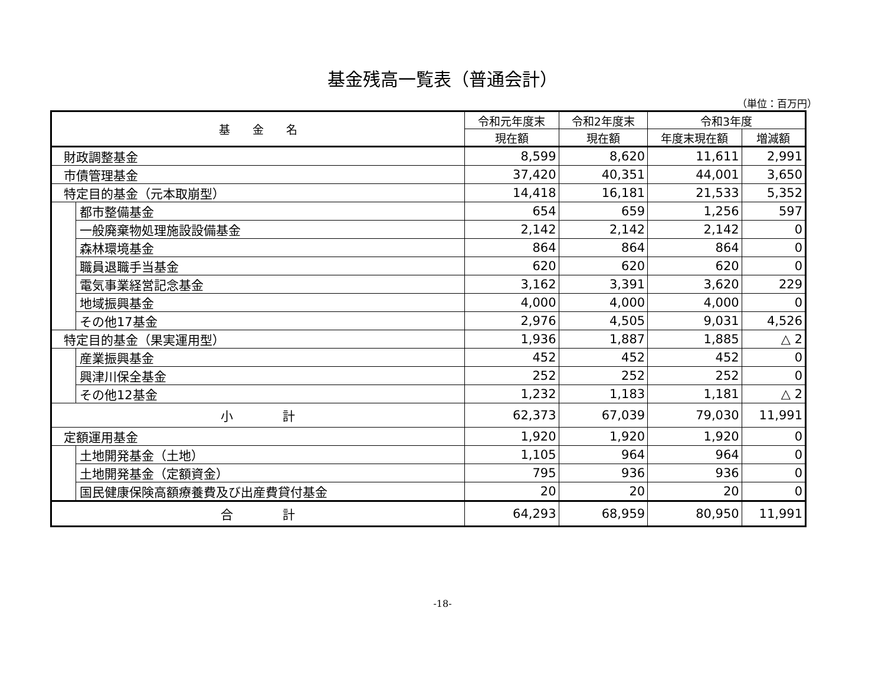基金残高一覧表（普通会計）
（単位：百万円）
| 基 金 名 | | 令和元年度末 | 令和2年度末 | 令和3年度 | |
| --- | --- | --- | --- | --- | --- |
| | | 現在額 | 現在額 | 年度末現在額 | 増減額 |
| 財政調整基金 | | 8,599 | 8,620 | 11,611 | 2,991 |
| 市債管理基金 | | 37,420 | 40,351 | 44,001 | 3,650 |
| 特定目的基金（元本取崩型） | | 14,418 | 16,181 | 21,533 | 5,352 |
| | 都市整備基金 | 654 | 659 | 1,256 | 597 |
| | 一般廃棄物処理施設設備基金 | 2,142 | 2,142 | 2,142 | 0 |
| | 森林環境基金 | 864 | 864 | 864 | 0 |
| | 職員退職手当基金 | 620 | 620 | 620 | 0 |
| | 電気事業経営記念基金 | 3,162 | 3,391 | 3,620 | 229 |
| | 地域振興基金 | 4,000 | 4,000 | 4,000 | 0 |
| | その他17基金 | 2,976 | 4,505 | 9,031 | 4,526 |
| 特定目的基金（果実運用型） | | 1,936 | 1,887 | 1,885 | △ 2 |
| | 産業振興基金 | 452 | 452 | 452 | 0 |
| | 興津川保全基金 | 252 | 252 | 252 | 0 |
| | その他12基金 | 1,232 | 1,183 | 1,181 | △ 2 |
| 小 計 | | 62,373 | 67,039 | 79,030 | 11,991 |
| 定額運用基金 | | 1,920 | 1,920 | 1,920 | 0 |
| | 土地開発基金（土地） | 1,105 | 964 | 964 | 0 |
| | 土地開発基金（定額資金） | 795 | 936 | 936 | 0 |
| | 国民健康保険高額療養費及び出産費貸付基金 | 20 | 20 | 20 | 0 |
| 合 計 | | 64,293 | 68,959 | 80,950 | 11,991 |
-18-